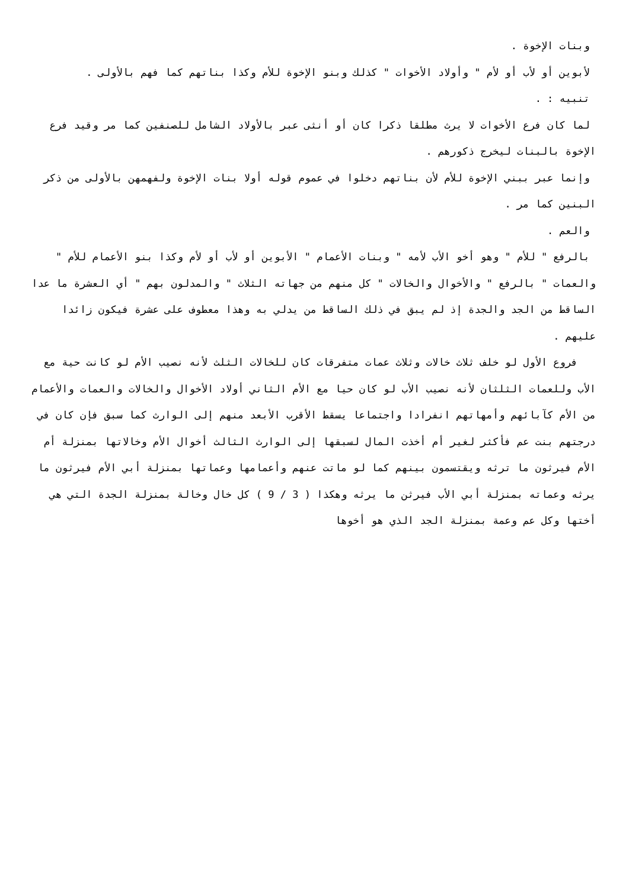وبنات الإخوة .
لأبوين أو لأب أو لأم " وأولاد الأخوات " كذلك وبنو الإخوة للأم وكذا بناتهم كما فهم بالأولى .
تنبيه : .
لما كان فرع الأخوات لا يرث مطلقا ذكرا كان أو أنثى عبر بالأولاد الشامل للصنفين كما مر وقيد فرع الإخوة بالبنات ليخرج ذكورهم .
وإنما عبر ببني الإخوة للأم لأن بناتهم دخلوا في عموم قوله أولا بنات الإخوة ولفهمهن بالأولى من ذكر البنين كما مر .
والعم .
بالرفع " للأم " وهو أخو الأب لأمه " وبنات الأعمام " الأبوين أو لأب أو لأم وكذا بنو الأعمام للأم " والعمات " بالرفع " والأخوال والخالات " كل منهم من جهاته الثلاث " والمدلون بهم " أي العشرة ما عدا الساقط من الجد والجدة إذ لم يبق في ذلك الساقط من يدلي به وهذا معطوف على عشرة فيكون زائدا عليهم .
فروع الأول لو خلف ثلاث خالات وثلاث عمات متفرقات كان للخالات الثلث لأنه نصيب الأم لو كانت حية مع الأب وللعمات الثلثان لأنه نصيب الأب لو كان حيا مع الأم الثاني أولاد الأخوال والخالات والعمات والأعمام من الأم كآبائهم وأمهاتهم انفرادا واجتماعا يسقط الأقرب الأبعد منهم إلى الوارث كما سبق فإن كان في درجتهم بنت عم فأكثر لغير أم أخذت المال لسبقها إلى الوارث الثالث أخوال الأم وخالاتها بمنزلة أم الأم فيرثون ما ترثه ويقتسمون بينهم كما لو ماتت عنهم وأعمامها وعماتها بمنزلة أبي الأم فيرثون ما يرثه وعماته بمنزلة أبي الأب فيرثن ما يرثه وهكذا ( 3 / 9 ) كل خال وخالة بمنزلة الجدة التي هي أختها وكل عم وعمة بمنزلة الجد الذي هو أخوها